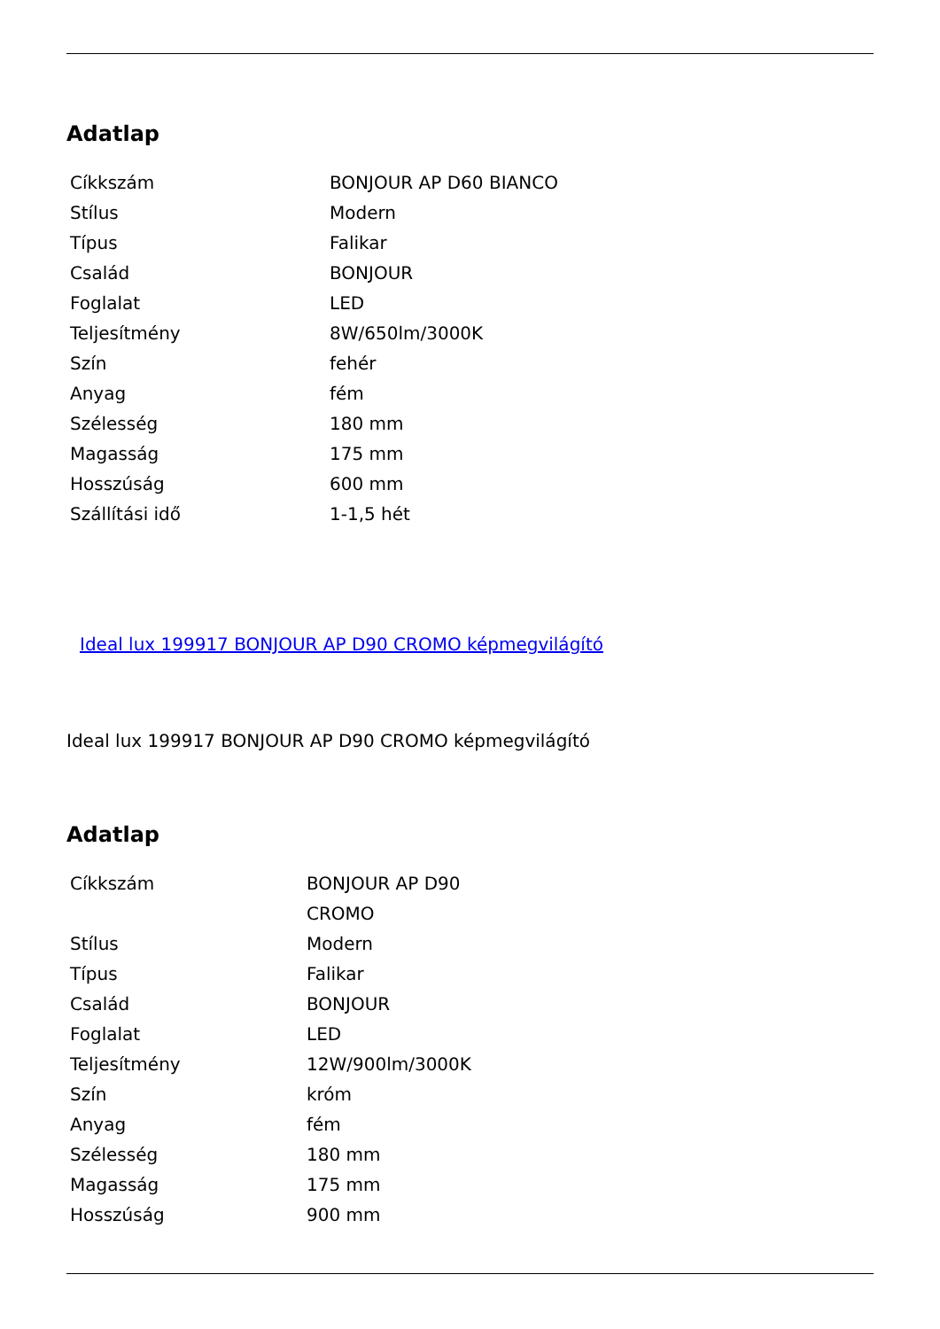Adatlap
| Cíkkszám | BONJOUR AP D60 BIANCO |
| Stílus | Modern |
| Típus | Falikar |
| Család | BONJOUR |
| Foglalat | LED |
| Teljesítmény | 8W/650lm/3000K |
| Szín | fehér |
| Anyag | fém |
| Szélesség | 180 mm |
| Magasság | 175 mm |
| Hosszúság | 600 mm |
| Szállítási idő | 1-1,5 hét |
Ideal lux 199917 BONJOUR AP D90 CROMO képmegvilágító
Ideal lux 199917 BONJOUR AP D90 CROMO képmegvilágító
Adatlap
| Cíkkszám | BONJOUR AP D90 CROMO |
| Stílus | Modern |
| Típus | Falikar |
| Család | BONJOUR |
| Foglalat | LED |
| Teljesítmény | 12W/900lm/3000K |
| Szín | króm |
| Anyag | fém |
| Szélesség | 180 mm |
| Magasság | 175 mm |
| Hosszúság | 900 mm |